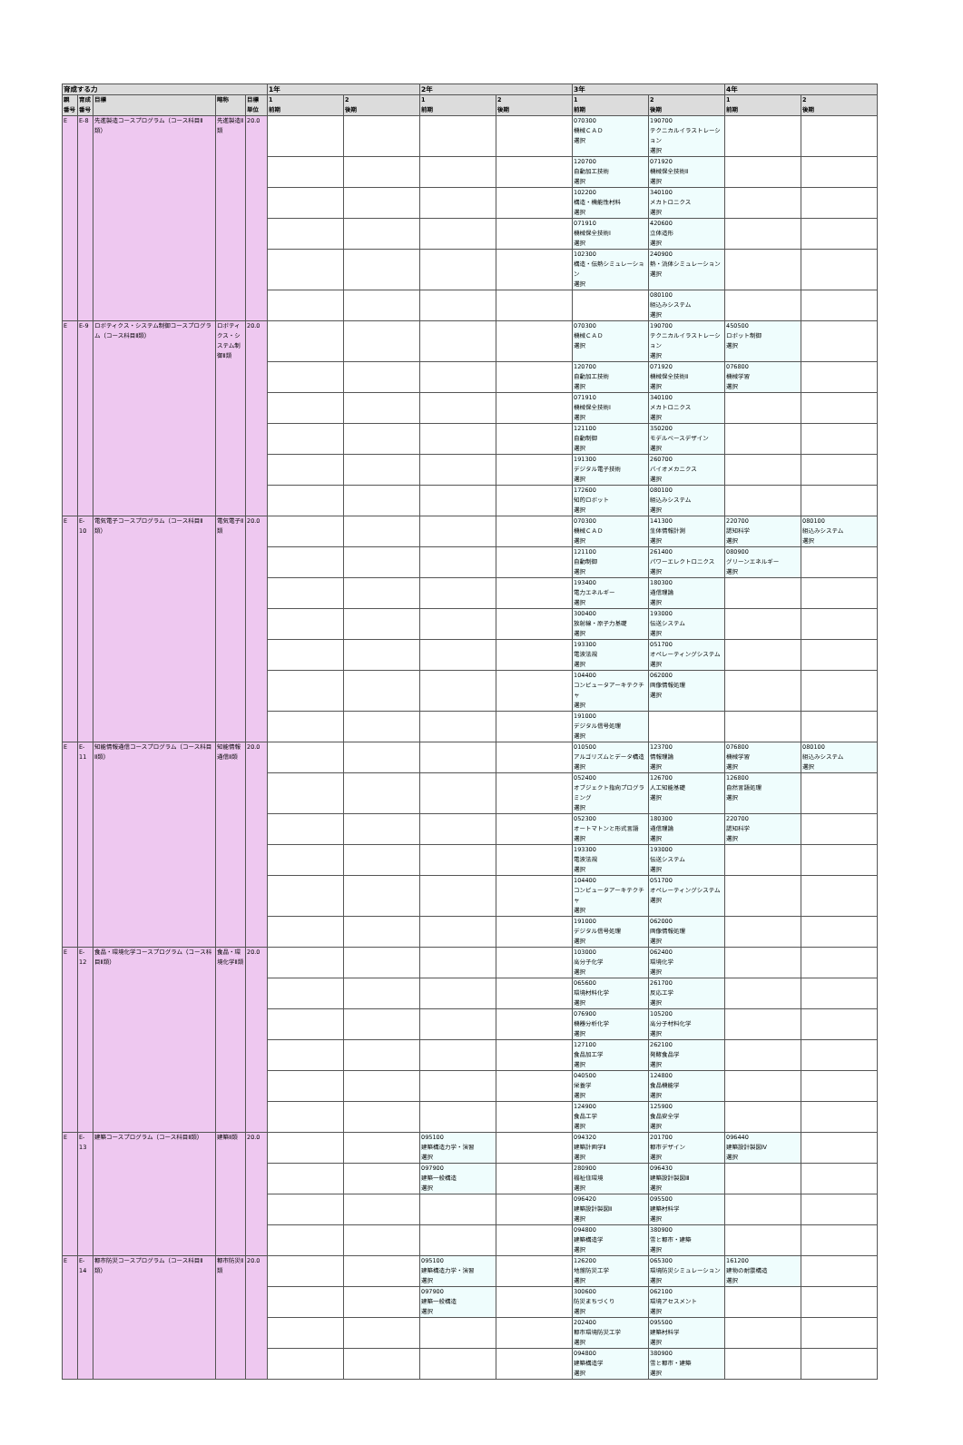| 育成する力 | | | | | 1年 | | 2年 | | 3年 | | 4年 | |
| --- | --- | --- | --- | --- | --- | --- | --- | --- | --- | --- | --- | --- |
| 親 番号 | 育成 番号 | 目標 | 略称 | 目標 単位 | 1 前期 | 2 後期 | 1 前期 | 2 後期 | 1 前期 | 2 後期 | 1 前期 | 2 後期 |
| E | E-8 | 先進製造コースプログラム（コース科目Ⅱ類） | 先進製造Ⅱ類 | 20.0 | | | | | 070300 機械ＣＡＤ 選択 | 190700 テクニカルイラストレーション 選択 | | |
| | | | | | | | | | 120700 自動加工技術 選択 | 071920 機械保全技術Ⅱ 選択 | | |
| | | | | | | | | | 102200 構造・機能性材料 選択 | 340100 メカトロニクス 選択 | | |
| | | | | | | | | | 071910 機械保全技術Ⅰ 選択 | 420600 立体造形 選択 | | |
| | | | | | | | | | 102300 構造・伝熱シミュレーション 選択 | 240900 熱・流体シミュレーション 選択 | | |
| | | | | | | | | | | 080100 組込みシステム 選択 | | |
| E | E-9 | ロボティクス・システム制御コースプログラム（コース科目Ⅱ類） | ロボティクス・システム制御Ⅱ類 | 20.0 | | | | | 070300 機械ＣＡＤ 選択 | 190700 テクニカルイラストレーション 選択 | 450500 ロボット制御 選択 | |
| | | | | | | | | | 120700 自動加工技術 選択 | 071920 機械保全技術Ⅱ 選択 | 076800 機械学習 選択 | |
| | | | | | | | | | 071910 機械保全技術Ⅰ 選択 | 340100 メカトロニクス 選択 | | |
| | | | | | | | | | 121100 自動制御 選択 | 350200 モデルベースデザイン 選択 | | |
| | | | | | | | | | 191300 デジタル電子技術 選択 | 260700 バイオメカニクス 選択 | | |
| | | | | | | | | | 172600 知的ロボット 選択 | 080100 組込みシステム 選択 | | |
| E | E-10 | 電気電子コースプログラム（コース科目Ⅱ類） | 電気電子Ⅱ類 | 20.0 | | | | | 070300 機械ＣＡＤ 選択 | 141300 生体情報計測 選択 | 220700 認知科学 選択 | 080100 組込みシステム 選択 |
| | | | | | | | | | 121100 自動制御 選択 | 261400 パワーエレクトロニクス 選択 | 080900 グリーンエネルギー 選択 | |
| | | | | | | | | | 193400 電力エネルギー 選択 | 180300 通信理論 選択 | | |
| | | | | | | | | | 300400 放射線・原子力基礎 選択 | 193000 伝送システム 選択 | | |
| | | | | | | | | | 193300 電波法規 選択 | 051700 オペレーティングシステム 選択 | | |
| | | | | | | | | | 104400 コンピュータアーキテクチャ 選択 | 062000 画像情報処理 選択 | | |
| | | | | | | | | | 191000 デジタル信号処理 選択 | | | |
| E | E-11 | 知能情報通信コースプログラム（コース科目Ⅱ類） | 知能情報通信Ⅱ類 | 20.0 | | | | | 010500 アルゴリズムとデータ構造 選択 | 123700 情報理論 選択 | 076800 機械学習 選択 | 080100 組込みシステム 選択 |
| | | | | | | | | | 052400 オブジェクト指向プログラミング 選択 | 126700 人工知能基礎 選択 | 126800 自然言語処理 選択 | |
| | | | | | | | | | 052300 オートマトンと形式言語 選択 | 180300 通信理論 選択 | 220700 認知科学 選択 | |
| | | | | | | | | | 193300 電波法規 選択 | 193000 伝送システム 選択 | | |
| | | | | | | | | | 104400 コンピュータアーキテクチャ 選択 | 051700 オペレーティングシステム 選択 | | |
| | | | | | | | | | 191000 デジタル信号処理 選択 | 062000 画像情報処理 選択 | | |
| E | E-12 | 食品・環境化学コースプログラム（コース科目Ⅱ類） | 食品・環境化学Ⅱ類 | 20.0 | | | | | 103000 高分子化学 選択 | 062400 環境化学 選択 | | |
| | | | | | | | | | 065600 環境材料化学 選択 | 261700 反応工学 選択 | | |
| | | | | | | | | | 076900 機器分析化学 選択 | 105200 高分子材料化学 選択 | | |
| | | | | | | | | | 127100 食品加工学 選択 | 262100 発酵食品学 選択 | | |
| | | | | | | | | | 040500 栄養学 選択 | 124800 食品機能学 選択 | | |
| | | | | | | | | | 124900 食品工学 選択 | 125900 食品安全学 選択 | | |
| E | E-13 | 建築コースプログラム（コース科目Ⅱ類） | 建築Ⅱ類 | 20.0 | | | 095100 建築構造力学・演習 選択 | | 094320 建築計画学Ⅱ 選択 | 201700 都市デザイン 選択 | 096440 建築設計製図Ⅳ 選択 | |
| | | | | | | | 097900 建築一般構造 選択 | | 280900 福祉住環境 選択 | 096430 建築設計製図Ⅲ 選択 | | |
| | | | | | | | | | 096420 建築設計製図Ⅱ 選択 | 095500 建築材料学 選択 | | |
| | | | | | | | | | 094800 建築構造学 選択 | 380900 雪と都市・建築 選択 | | |
| E | E-14 | 都市防災コースプログラム（コース科目Ⅱ類） | 都市防災Ⅱ類 | 20.0 | | | 095100 建築構造力学・演習 選択 | | 126200 地盤防災工学 選択 | 065300 環境防災シミュレーション 選択 | 161200 建物の耐震構造 選択 | |
| | | | | | | | 097900 建築一般構造 選択 | | 300600 防災まちづくり 選択 | 062100 環境アセスメント 選択 | | |
| | | | | | | | | | 202400 都市環境防災工学 選択 | 095500 建築材料学 選択 | | |
| | | | | | | | | | 094800 建築構造学 選択 | 380900 雪と都市・建築 選択 | | |